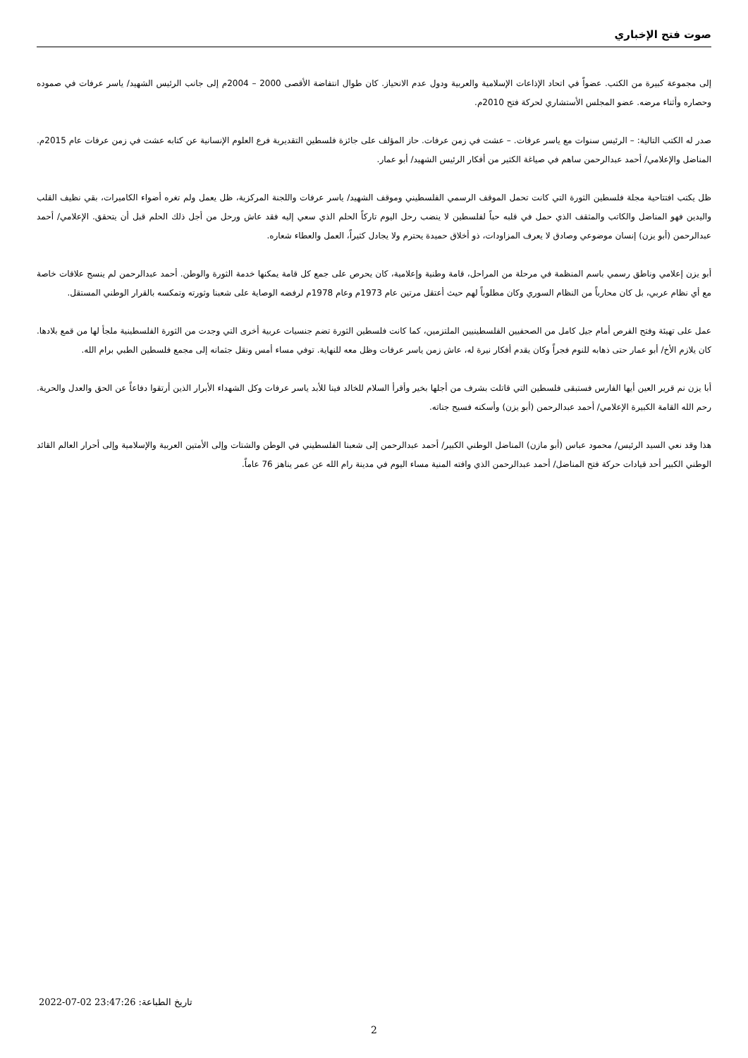صوت فتح الإخباري
إلى مجموعة كبيرة من الكتب. عضواً في اتحاد الإذاعات الإسلامية والعربية ودول عدم الانحياز. كان طوال انتفاضة الأقصى 2000 – 2004م إلى جانب الرئيس الشهيد/ ياسر عرفات في صموده وحصاره وأثناء مرضه. عضو المجلس الأستشاري لحركة فتح 2010م.
صدر له الكتب التالية: – الرئيس سنوات مع ياسر عرفات. – عشت في زمن عرفات. حاز المؤلف على جائزة فلسطين التقديرية فرع العلوم الإنسانية عن كتابه عشت في زمن عرفات عام 2015م. المناضل والإعلامي/ أحمد عبدالرحمن ساهم في صياغة الكثير من أفكار الرئيس الشهيد/ أبو عمار.
ظل يكتب افتتاحية مجلة فلسطين الثورة التي كانت تحمل الموقف الرسمي الفلسطيني وموقف الشهيد/ ياسر عرفات واللجنة المركزية، ظل يعمل ولم تغره أضواء الكاميرات، بقي نظيف القلب واليدين فهو المناضل والكاتب والمثقف الذي حمل في قلبه حباً لفلسطين لا ينضب رحل اليوم تاركاً الحلم الذي سعي إليه فقد عاش ورحل من أجل ذلك الحلم قبل أن يتحقق. الإعلامي/ أحمد عبدالرحمن (أبو يزن) إنسان موضوعي وصادق لا يعرف المزاودات، ذو أخلاق حميدة يحترم ولا يجادل كثيراً، العمل والعطاء شعاره.
أبو يزن إعلامي وناطق رسمي باسم المنظمة في مرحلة من المراحل، قامة وطنية وإعلامية، كان يحرص على جمع كل قامة يمكنها خدمة الثورة والوطن. أحمد عبدالرحمن لم ينسج علاقات خاصة مع أي نظام عربي، بل كان محارباً من النظام السوري وكان مطلوباً لهم حيث أعتقل مرتين عام 1973م وعام 1978م لرفضه الوصاية على شعبنا وثورته وتمكسه بالقرار الوطني المستقل.
عمل على تهيئة وفتح الفرص أمام جيل كامل من الصحفيين الفلسطينيين الملتزمين، كما كانت فلسطين الثورة تضم جنسيات عربية أخرى التي وجدت من الثورة الفلسطينية ملجأ لها من قمع بلادها. كان يلازم الأخ/ أبو عمار حتى ذهابه للنوم فجراً وكان يقدم أفكار نيرة له، عاش زمن ياسر عرفات وظل معه للنهاية. توفي مساء أمس ونقل جثمانه إلى مجمع فلسطين الطبي برام الله.
أبا يزن نم قرير العين أيها الفارس فستبقى فلسطين التي قاتلت بشرف من أجلها بخير وأقرأ السلام للخالد فينا للأبد ياسر عرفات وكل الشهداء الأبرار الذين أرتقوا دفاعاً عن الحق والعدل والحرية. رحم الله القامة الكبيرة الإعلامي/ أحمد عبدالرحمن (أبو يزن) وأسكنه فسيح جناته.
هذا وقد نعي السيد الرئيس/ محمود عباس (أبو مازن) المناضل الوطني الكبير/ أحمد عبدالرحمن إلى شعبنا الفلسطيني في الوطن والشتات وإلى الأمتين العربية والإسلامية وإلى أحرار العالم القائد الوطني الكبير أحد قيادات حركة فتح المناضل/ أحمد عبدالرحمن الذي وافته المنية مساء اليوم في مدينة رام الله عن عمر يناهز 76 عاماً.
تاريخ الطباعة: 2022-07-02 23:47:26
2